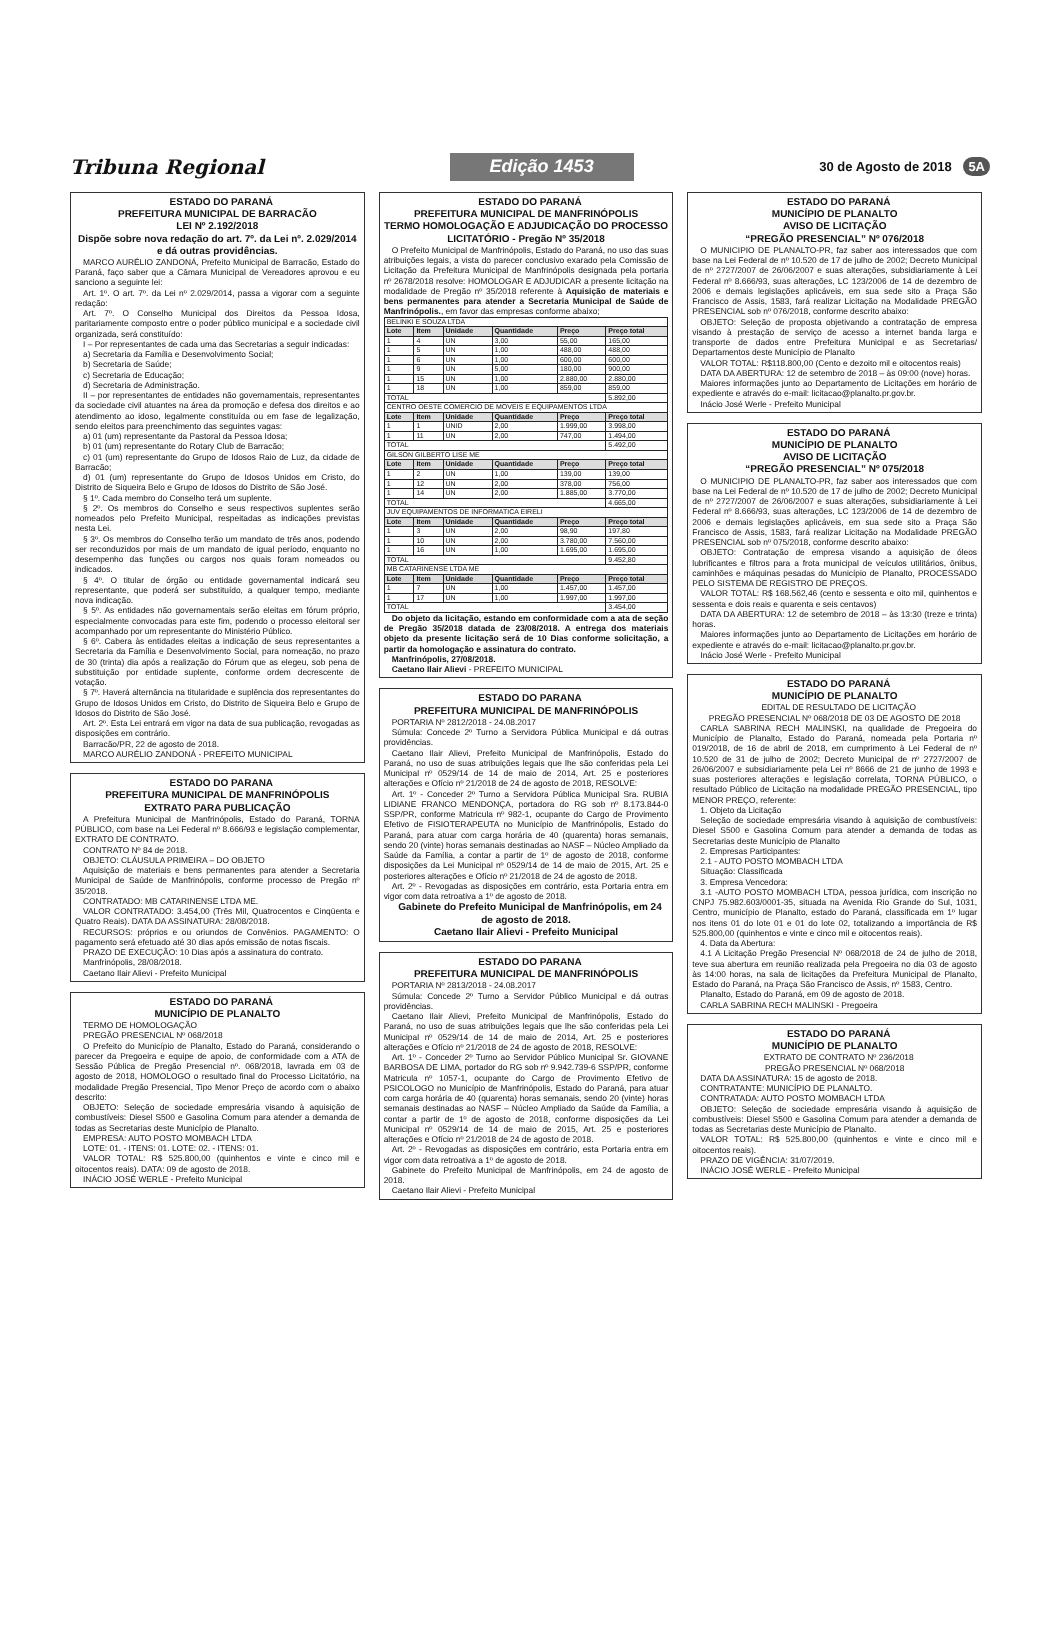Tribuna Regional Edição 1453 30 de Agosto de 2018 5A
ESTADO DO PARANÁ
PREFEITURA MUNICIPAL DE BARRACÃO
LEI Nº 2.192/2018
Dispõe sobre nova redação do art. 7º. da Lei nº. 2.029/2014 e dá outras providências.
MARCO AURÉLIO ZANDONÁ, Prefeito Municipal de Barracão, Estado do Paraná, faço saber que a Câmara Municipal de Vereadores aprovou e eu sanciono a seguinte lei:
Art. 1º. O art. 7º. da Lei nº 2.029/2014, passa a vigorar com a seguinte redação:
Art. 7º. O Conselho Municipal dos Direitos da Pessoa Idosa, paritariamente composto entre o poder público municipal e a sociedade civil organizada, será constituído:
I – Por representantes de cada uma das Secretarias a seguir indicadas:
a) Secretaria da Família e Desenvolvimento Social;
b) Secretaria de Saúde;
c) Secretaria de Educação;
d) Secretaria de Administração.
II – por representantes de entidades não governamentais, representantes da sociedade civil atuantes na área da promoção e defesa dos direitos e ao atendimento ao idoso, legalmente constituída ou em fase de legalização, sendo eleitos para preenchimento das seguintes vagas:
a) 01 (um) representante da Pastoral da Pessoa Idosa;
b) 01 (um) representante do Rotary Club de Barracão;
c) 01 (um) representante do Grupo de Idosos Raio de Luz, da cidade de Barracão;
d) 01 (um) representante do Grupo de Idosos Unidos em Cristo, do Distrito de Siqueira Belo e Grupo de Idosos do Distrito de São José.
§ 1º. Cada membro do Conselho terá um suplente.
§ 2º. Os membros do Conselho e seus respectivos suplentes serão nomeados pelo Prefeito Municipal, respeitadas as indicações previstas nesta Lei.
§ 3º. Os membros do Conselho terão um mandato de três anos, podendo ser reconduzidos por mais de um mandato de igual período, enquanto no desempenho das funções ou cargos nos quais foram nomeados ou indicados.
§ 4º. O titular de órgão ou entidade governamental indicará seu representante, que poderá ser substituído, a qualquer tempo, mediante nova indicação.
§ 5º. As entidades não governamentais serão eleitas em fórum próprio, especialmente convocadas para este fim, podendo o processo eleitoral ser acompanhado por um representante do Ministério Público.
§ 6º. Cabera às entidades eleitas a indicação de seus representantes a Secretaria da Família e Desenvolvimento Social, para nomeação, no prazo de 30 (trinta) dia após a realização do Fórum que as elegeu, sob pena de substituição por entidade suplente, conforme ordem decrescente de votação.
§ 7º. Haverá alternância na titularidade e suplência dos representantes do Grupo de Idosos Unidos em Cristo, do Distrito de Siqueira Belo e Grupo de Idosos do Distrito de São José.
Art. 2º. Esta Lei entrará em vigor na data de sua publicação, revogadas as disposições em contrário.
Barracão/PR, 22 de agosto de 2018.
MARCO AURÉLIO ZANDONÁ - PREFEITO MUNICIPAL
ESTADO DO PARANA
PREFEITURA MUNICIPAL DE MANFRINÓPOLIS
EXTRATO PARA PUBLICAÇÃO
A Prefeitura Municipal de Manfrinópolis, Estado do Paraná, TORNA PÚBLICO, com base na Lei Federal nº 8.666/93 e legislação complementar, EXTRATO DE CONTRATO.
CONTRATO Nº 84 de 2018.
OBJETO: CLÁUSULA PRIMEIRA – DO OBJETO
Aquisição de materiais e bens permanentes para atender a Secretaria Municipal de Saúde de Manfrinópolis, conforme processo de Pregão nº 35/2018.
CONTRATADO: MB CATARINENSE LTDA ME.
VALOR CONTRATADO: 3.454,00 (Três Mil, Quatrocentos e Cinqüenta e Quatro Reais). DATA DA ASSINATURA: 28/08/2018.
RECURSOS: próprios e ou oriundos de Convênios. PAGAMENTO: O pagamento será efetuado até 30 dias após emissão de notas fiscais.
PRAZO DE EXECUÇÃO: 10 Dias após a assinatura do contrato.
Manfrinópolis, 28/08/2018.
Caetano Ilair Alievi - Prefeito Municipal
ESTADO DO PARANÁ
MUNICÍPIO DE PLANALTO
TERMO DE HOMOLOGAÇÃO
PREGÃO PRESENCIAL Nº 068/2018
O Prefeito do Município de Planalto, Estado do Paraná, considerando o parecer da Pregoeira e equipe de apoio, de conformidade com a ATA de Sessão Pública de Pregão Presencial nº. 068/2018, lavrada em 03 de agosto de 2018, HOMOLOGO o resultado final do Processo Licitatório, na modalidade Pregão Presencial, Tipo Menor Preço de acordo com o abaixo descrito:
OBJETO: Seleção de sociedade empresária visando à aquisição de combustíveis: Diesel S500 e Gasolina Comum para atender a demanda de todas as Secretarias deste Município de Planalto.
EMPRESA: AUTO POSTO MOMBACH LTDA
LOTE: 01. - ITENS: 01. LOTE: 02. - ITENS: 01.
VALOR TOTAL: R$ 525.800,00 (quinhentos e vinte e cinco mil e oitocentos reais). DATA: 09 de agosto de 2018.
INÁCIO JOSÉ WERLE - Prefeito Municipal
ESTADO DO PARANÁ
PREFEITURA MUNICIPAL DE MANFRINÓPOLIS
TERMO HOMOLOGAÇÃO E ADJUDICAÇÃO DO PROCESSO LICITATÓRIO - Pregão Nº 35/2018
O Prefeito Municipal de Manfrinópolis, Estado do Paraná, no uso das suas atribuições legais, a vista do parecer conclusivo exarado pela Comissão de Licitação da Prefeitura Municipal de Manfrinópolis designada pela portaria nº 2678/2018 resolve: HOMOLOGAR E ADJUDICAR a presente licitação na modalidade de Pregão nº 35/2018 referente à Aquisição de materiais e bens permanentes para atender a Secretaria Municipal de Saúde de Manfrinópolis., em favor das empresas conforme abaixo;
| BELINKI E SOUZA LTDA | | | | | |
| Lote | Item | Unidade | Quantidade | Preço | Preço total |
| 1 | 4 | UN | 3,00 | 55,00 | 165,00 |
| 1 | 5 | UN | 1,00 | 488,00 | 488,00 |
| 1 | 6 | UN | 1,00 | 600,00 | 600,00 |
| 1 | 9 | UN | 5,00 | 180,00 | 900,00 |
| 1 | 15 | UN | 1,00 | 2.880,00 | 2.880,00 |
| 1 | 18 | UN | 1,00 | 859,00 | 859,00 |
| TOTAL | | | | | 5.892,00 |
| CENTRO OESTE COMERCIO DE MOVEIS E EQUIPAMENTOS LTDA | | | | | |
| Lote | Item | Unidade | Quantidade | Preço | Preço total |
| 1 | 1 | UNID | 2,00 | 1.999,00 | 3.998,00 |
| 1 | 11 | UN | 2,00 | 747,00 | 1.494,00 |
| TOTAL | | | | | 5.492,00 |
| GILSON GILBERTO LISE ME | | | | | |
| Lote | Item | Unidade | Quantidade | Preço | Preço total |
| 1 | 2 | UN | 1,00 | 139,00 | 139,00 |
| 1 | 12 | UN | 2,00 | 378,00 | 756,00 |
| 1 | 14 | UN | 2,00 | 1.885,00 | 3.770,00 |
| TOTAL | | | | | 4.665,00 |
| JUV EQUIPAMENTOS DE INFORMATICA EIRELI | | | | | |
| Lote | Item | Unidade | Quantidade | Preço | Preço total |
| 1 | 3 | UN | 2,00 | 98,90 | 197,80 |
| 1 | 10 | UN | 2,00 | 3.780,00 | 7.560,00 |
| 1 | 16 | UN | 1,00 | 1.695,00 | 1.695,00 |
| TOTAL | | | | | 9.452,80 |
| MB CATARINENSE LTDA ME | | | | | |
| Lote | Item | Unidade | Quantidade | Preço | Preço total |
| 1 | 7 | UN | 1,00 | 1.457,00 | 1.457,00 |
| 1 | 17 | UN | 1,00 | 1.997,00 | 1.997,00 |
| TOTAL | | | | | 3.454,00 |
Do objeto da licitação, estando em conformidade com a ata de seção de Pregão 35/2018 datada de 23/08/2018. A entrega dos materiais objeto da presente licitação será de 10 Dias conforme solicitação, a partir da homologação e assinatura do contrato.
Manfrinópolis, 27/08/2018.
Caetano Ilair Alievi - PREFEITO MUNICIPAL
ESTADO DO PARANA
PREFEITURA MUNICIPAL DE MANFRINÓPOLIS
PORTARIA Nº 2812/2018 - 24.08.2017
Súmula: Concede 2º Turno a Servidora Pública Municipal e dá outras providências.
Caetano Ilair Alievi, Prefeito Municipal de Manfrinópolis, Estado do Paraná, no uso de suas atribuições legais que lhe são conferidas pela Lei Municipal nº 0529/14 de 14 de maio de 2014, Art. 25 e posteriores alterações e Ofício nº 21/2018 de 24 de agosto de 2018, RESOLVE:
Art. 1º - Conceder 2º Turno a Servidora Pública Municipal Sra. RUBIA LIDIANE FRANCO MENDONÇA, portadora do RG sob nº 8.173.844-0 SSP/PR, conforme Matricula nº 982-1, ocupante do Cargo de Provimento Efetivo de FISIOTERAPEUTA no Município de Manfrinópolis, Estado do Paraná, para atuar com carga horária de 40 (quarenta) horas semanais, sendo 20 (vinte) horas semanais destinadas ao NASF – Núcleo Ampliado da Saúde da Família, a contar a partir de 1º de agosto de 2018, conforme disposições da Lei Municipal nº 0529/14 de 14 de maio de 2015, Art. 25 e posteriores alterações e Ofício nº 21/2018 de 24 de agosto de 2018.
Art. 2º - Revogadas as disposições em contrário, esta Portaria entra em vigor com data retroativa a 1º de agosto de 2018.
Gabinete do Prefeito Municipal de Manfrinópolis, em 24 de agosto de 2018.
Caetano Ilair Alievi - Prefeito Municipal
ESTADO DO PARANA
PREFEITURA MUNICIPAL DE MANFRINÓPOLIS
PORTARIA Nº 2813/2018 - 24.08.2017
Súmula: Concede 2º Turno a Servidor Público Municipal e dá outras providências.
Caetano Ilair Alievi, Prefeito Municipal de Manfrinópolis, Estado do Paraná, no uso de suas atribuições legais que lhe são conferidas pela Lei Municipal nº 0529/14 de 14 de maio de 2014, Art. 25 e posteriores alterações e Ofício nº 21/2018 de 24 de agosto de 2018, RESOLVE:
Art. 1º - Conceder 2º Turno ao Servidor Público Municipal Sr. GIOVANE BARBOSA DE LIMA, portador do RG sob nº 9.942.739-6 SSP/PR, conforme Matricula nº 1057-1, ocupante do Cargo de Provimento Efetivo de PSICOLOGO no Município de Manfrinópolis, Estado do Paraná, para atuar com carga horária de 40 (quarenta) horas semanais, sendo 20 (vinte) horas semanais destinadas ao NASF – Núcleo Ampliado da Saúde da Família, a contar a partir de 1º de agosto de 2018, conforme disposições da Lei Municipal nº 0529/14 de 14 de maio de 2015, Art. 25 e posteriores alterações e Ofício nº 21/2018 de 24 de agosto de 2018.
Art. 2º - Revogadas as disposições em contrário, esta Portaria entra em vigor com data retroativa a 1º de agosto de 2018.
Gabinete do Prefeito Municipal de Manfrinópolis, em 24 de agosto de 2018.
Caetano Ilair Alievi - Prefeito Municipal
ESTADO DO PARANÁ
MUNICÍPIO DE PLANALTO
AVISO DE LICITAÇÃO
“PREGÃO PRESENCIAL” Nº 076/2018
O MUNICIPIO DE PLANALTO-PR, faz saber aos interessados que com base na Lei Federal de nº 10.520 de 17 de julho de 2002; Decreto Municipal de nº 2727/2007 de 26/06/2007 e suas alterações, subsidiariamente à Lei Federal nº 8.666/93, suas alterações, LC 123/2006 de 14 de dezembro de 2006 e demais legislações aplicáveis, em sua sede sito a Praça São Francisco de Assis, 1583, fará realizar Licitação na Modalidade PREGÃO PRESENCIAL sob nº 076/2018, conforme descrito abaixo:
OBJETO: Seleção de proposta objetivando a contratação de empresa visando à prestação de serviço de acesso a internet banda larga e transporte de dados entre Prefeitura Municipal e as Secretarias/ Departamentos deste Município de Planalto
VALOR TOTAL: R$118.800,00 (Cento e dezoito mil e oitocentos reais)
DATA DA ABERTURA: 12 de setembro de 2018 – às 09:00 (nove) horas.
Maiores informações junto ao Departamento de Licitações em horário de expediente e através do e-mail: licitacao@planalto.pr.gov.br.
Inácio José Werle - Prefeito Municipal
ESTADO DO PARANÁ
MUNICÍPIO DE PLANALTO
AVISO DE LICITAÇÃO
“PREGÃO PRESENCIAL” Nº 075/2018
O MUNICIPIO DE PLANALTO-PR, faz saber aos interessados que com base na Lei Federal de nº 10.520 de 17 de julho de 2002; Decreto Municipal de nº 2727/2007 de 26/06/2007 e suas alterações, subsidiariamente à Lei Federal nº 8.666/93, suas alterações, LC 123/2006 de 14 de dezembro de 2006 e demais legislações aplicáveis, em sua sede sito a Praça São Francisco de Assis, 1583, fará realizar Licitação na Modalidade PREGÃO PRESENCIAL sob nº 075/2018, conforme descrito abaixo:
OBJETO: Contratação de empresa visando a aquisição de óleos lubrificantes e filtros para a frota municipal de veículos utilitários, ônibus, caminhões e máquinas pesadas do Município de Planalto, PROCESSADO PELO SISTEMA DE REGISTRO DE PREÇOS.
VALOR TOTAL: R$ 168.562,46 (cento e sessenta e oito mil, quinhentos e sessenta e dois reais e quarenta e seis centavos)
DATA DA ABERTURA: 12 de setembro de 2018 – às 13:30 (treze e trinta) horas.
Maiores informações junto ao Departamento de Licitações em horário de expediente e através do e-mail: licitacao@planalto.pr.gov.br.
Inácio José Werle - Prefeito Municipal
ESTADO DO PARANÁ
MUNICÍPIO DE PLANALTO
EDITAL DE RESULTADO DE LICITAÇÃO
PREGÃO PRESENCIAL Nº 068/2018 DE 03 DE AGOSTO DE 2018
CARLA SABRINA RECH MALINSKI, na qualidade de Pregoeira do Município de Planalto, Estado do Paraná, nomeada pela Portaria nº 019/2018, de 16 de abril de 2018, em cumprimento à Lei Federal de nº 10.520 de 31 de julho de 2002; Decreto Municipal de nº 2727/2007 de 26/06/2007 e subsidiariamente pela Lei nº 8666 de 21 de junho de 1993 e suas posteriores alterações e legislação correlata, TORNA PÚBLICO, o resultado Público de Licitação na modalidade PREGÃO PRESENCIAL, tipo MENOR PREÇO, referente:
1. Objeto da Licitação
Seleção de sociedade empresária visando à aquisição de combustíveis: Diesel S500 e Gasolina Comum para atender a demanda de todas as Secretarias deste Município de Planalto
2. Empresas Participantes:
2.1 - AUTO POSTO MOMBACH LTDA
Situação: Classificada
3. Empresa Vencedora:
3.1 -AUTO POSTO MOMBACH LTDA, pessoa jurídica, com inscrição no CNPJ 75.982.603/0001-35, situada na Avenida Rio Grande do Sul, 1031, Centro, município de Planalto, estado do Paraná, classificada em 1º lugar nos itens 01 do lote 01 e 01 do lote 02, totalizando a importância de R$ 525.800,00 (quinhentos e vinte e cinco mil e oitocentos reais).
4. Data da Abertura:
4.1 A Licitação Pregão Presencial Nº 068/2018 de 24 de julho de 2018, teve sua abertura em reunião realizada pela Pregoeira no dia 03 de agosto às 14:00 horas, na sala de licitações da Prefeitura Municipal de Planalto, Estado do Paraná, na Praça São Francisco de Assis, nº 1583, Centro.
Planalto, Estado do Paraná, em 09 de agosto de 2018.
CARLA SABRINA RECH MALINSKI - Pregoeira
ESTADO DO PARANÁ
MUNICÍPIO DE PLANALTO
EXTRATO DE CONTRATO Nº 236/2018
PREGÃO PRESENCIAL Nº 068/2018
DATA DA ASSINATURA: 15 de agosto de 2018.
CONTRATANTE: MUNICÍPIO DE PLANALTO.
CONTRATADA: AUTO POSTO MOMBACH LTDA
OBJETO: Seleção de sociedade empresária visando à aquisição de combustíveis: Diesel S500 e Gasolina Comum para atender a demanda de todas as Secretarias deste Município de Planalto.
VALOR TOTAL: R$ 525.800,00 (quinhentos e vinte e cinco mil e oitocentos reais).
PRAZO DE VIGÊNCIA: 31/07/2019.
INÁCIO JOSÉ WERLE - Prefeito Municipal